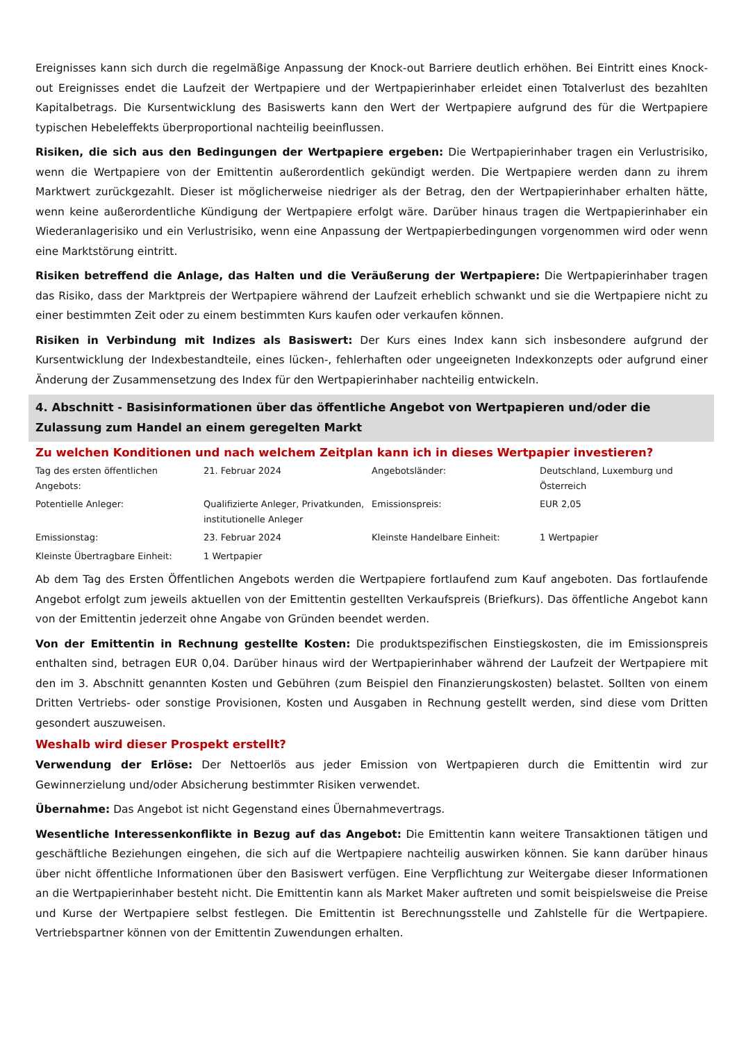Ereignisses kann sich durch die regelmäßige Anpassung der Knock-out Barriere deutlich erhöhen. Bei Eintritt eines Knock-out Ereignisses endet die Laufzeit der Wertpapiere und der Wertpapierinhaber erleidet einen Totalverlust des bezahlten Kapitalbetrags. Die Kursentwicklung des Basiswerts kann den Wert der Wertpapiere aufgrund des für die Wertpapiere typischen Hebeleffekts überproportional nachteilig beeinflussen.
Risiken, die sich aus den Bedingungen der Wertpapiere ergeben: Die Wertpapierinhaber tragen ein Verlustrisiko, wenn die Wertpapiere von der Emittentin außerordentlich gekündigt werden. Die Wertpapiere werden dann zu ihrem Marktwert zurückgezahlt. Dieser ist möglicherweise niedriger als der Betrag, den der Wertpapierinhaber erhalten hätte, wenn keine außerordentliche Kündigung der Wertpapiere erfolgt wäre. Darüber hinaus tragen die Wertpapierinhaber ein Wiederanlagerisiko und ein Verlustrisiko, wenn eine Anpassung der Wertpapierbedingungen vorgenommen wird oder wenn eine Marktstörung eintritt.
Risiken betreffend die Anlage, das Halten und die Veräußerung der Wertpapiere: Die Wertpapierinhaber tragen das Risiko, dass der Marktpreis der Wertpapiere während der Laufzeit erheblich schwankt und sie die Wertpapiere nicht zu einer bestimmten Zeit oder zu einem bestimmten Kurs kaufen oder verkaufen können.
Risiken in Verbindung mit Indizes als Basiswert: Der Kurs eines Index kann sich insbesondere aufgrund der Kursentwicklung der Indexbestandteile, eines lücken-, fehlerhaften oder ungeeigneten Indexkonzepts oder aufgrund einer Änderung der Zusammensetzung des Index für den Wertpapierinhaber nachteilig entwickeln.
4. Abschnitt - Basisinformationen über das öffentliche Angebot von Wertpapieren und/oder die Zulassung zum Handel an einem geregelten Markt
Zu welchen Konditionen und nach welchem Zeitplan kann ich in dieses Wertpapier investieren?
| Tag des ersten öffentlichen Angebots: | 21. Februar 2024 | Angebotsländer: | Deutschland, Luxemburg und Österreich |
| Potentielle Anleger: | Qualifizierte Anleger, Privatkunden, institutionelle Anleger | Emissionspreis: | EUR 2,05 |
| Emissionstag: | 23. Februar 2024 | Kleinste Handelbare Einheit: | 1 Wertpapier |
| Kleinste Übertragbare Einheit: | 1 Wertpapier | | |
Ab dem Tag des Ersten Öffentlichen Angebots werden die Wertpapiere fortlaufend zum Kauf angeboten. Das fortlaufende Angebot erfolgt zum jeweils aktuellen von der Emittentin gestellten Verkaufspreis (Briefkurs). Das öffentliche Angebot kann von der Emittentin jederzeit ohne Angabe von Gründen beendet werden.
Von der Emittentin in Rechnung gestellte Kosten: Die produktspezifischen Einstiegskosten, die im Emissionspreis enthalten sind, betragen EUR 0,04. Darüber hinaus wird der Wertpapierinhaber während der Laufzeit der Wertpapiere mit den im 3. Abschnitt genannten Kosten und Gebühren (zum Beispiel den Finanzierungskosten) belastet. Sollten von einem Dritten Vertriebs- oder sonstige Provisionen, Kosten und Ausgaben in Rechnung gestellt werden, sind diese vom Dritten gesondert auszuweisen.
Weshalb wird dieser Prospekt erstellt?
Verwendung der Erlöse: Der Nettoerlös aus jeder Emission von Wertpapieren durch die Emittentin wird zur Gewinnerzielung und/oder Absicherung bestimmter Risiken verwendet.
Übernahme: Das Angebot ist nicht Gegenstand eines Übernahmevertrags.
Wesentliche Interessenkonflikte in Bezug auf das Angebot: Die Emittentin kann weitere Transaktionen tätigen und geschäftliche Beziehungen eingehen, die sich auf die Wertpapiere nachteilig auswirken können. Sie kann darüber hinaus über nicht öffentliche Informationen über den Basiswert verfügen. Eine Verpflichtung zur Weitergabe dieser Informationen an die Wertpapierinhaber besteht nicht. Die Emittentin kann als Market Maker auftreten und somit beispielsweise die Preise und Kurse der Wertpapiere selbst festlegen. Die Emittentin ist Berechnungsstelle und Zahlstelle für die Wertpapiere. Vertriebspartner können von der Emittentin Zuwendungen erhalten.